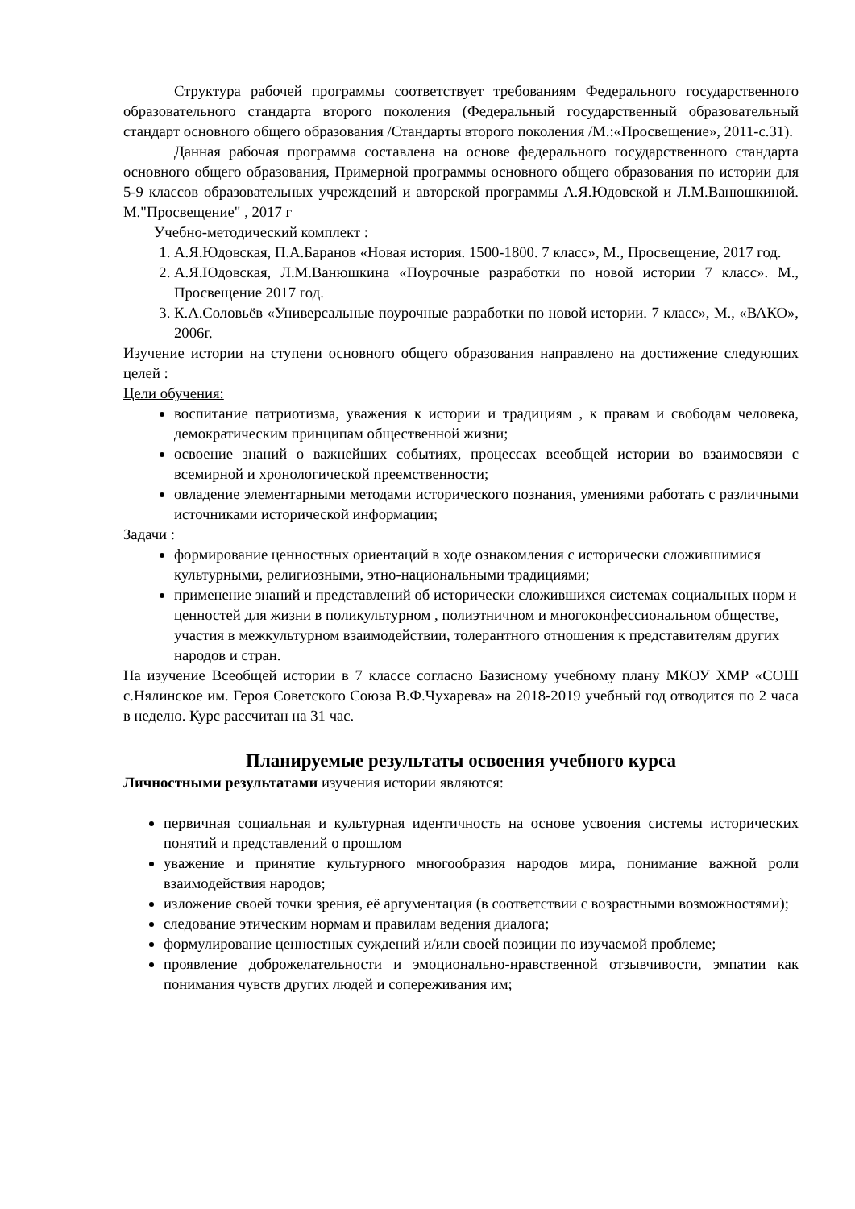Структура рабочей программы соответствует требованиям Федерального государственного образовательного стандарта второго поколения (Федеральный государственный образовательный стандарт основного общего образования /Стандарты второго поколения /М.:«Просвещение», 2011-с.31).
Данная рабочая программа составлена на основе федерального государственного стандарта основного общего образования, Примерной программы основного общего образования по истории для 5-9 классов образовательных учреждений и авторской программы А.Я.Юдовской и Л.М.Ванюшкиной. М."Просвещение" , 2017 г
Учебно-методический комплект :
1. А.Я.Юдовская, П.А.Баранов «Новая история. 1500-1800. 7 класс», М., Просвещение, 2017 год.
2. А.Я.Юдовская, Л.М.Ванюшкина «Поурочные разработки по новой истории 7 класс». М., Просвещение 2017 год.
3. К.А.Соловьёв «Универсальные поурочные разработки по новой истории. 7 класс», М., «ВАКО», 2006г.
Изучение истории на ступени основного общего образования направлено на достижение следующих целей :
Цели обучения:
воспитание патриотизма, уважения к истории и традициям , к правам и свободам человека, демократическим принципам общественной жизни;
освоение знаний о важнейших событиях, процессах всеобщей истории во взаимосвязи с всемирной и хронологической преемственности;
овладение элементарными методами исторического познания, умениями работать с различными источниками исторической информации;
Задачи :
формирование ценностных ориентаций в ходе ознакомления с исторически сложившимися культурными, религиозными, этно-национальными традициями;
применение знаний и представлений об исторически сложившихся системах социальных норм и ценностей для жизни в поликультурном , полиэтничном и многоконфессиональном обществе, участия в межкультурном взаимодействии, толерантного отношения к представителям других народов и стран.
На изучение Всеобщей истории в 7 классе согласно Базисному учебному плану МКОУ ХМР «СОШ с.Нялинское им. Героя Советского Союза В.Ф.Чухарева» на 2018-2019 учебный год отводится по 2 часа в неделю. Курс рассчитан на 31 час.
Планируемые результаты освоения учебного курса
Личностными результатами изучения истории являются:
первичная социальная и культурная идентичность на основе усвоения системы исторических понятий и представлений о прошлом
уважение и принятие культурного многообразия народов мира, понимание важной роли взаимодействия народов;
изложение своей точки зрения, её аргументация (в соответствии с возрастными возможностями);
следование этическим нормам и правилам ведения диалога;
формулирование ценностных суждений и/или своей позиции по изучаемой проблеме;
проявление доброжелательности и эмоционально-нравственной отзывчивости, эмпатии как понимания чувств других людей и сопереживания им;